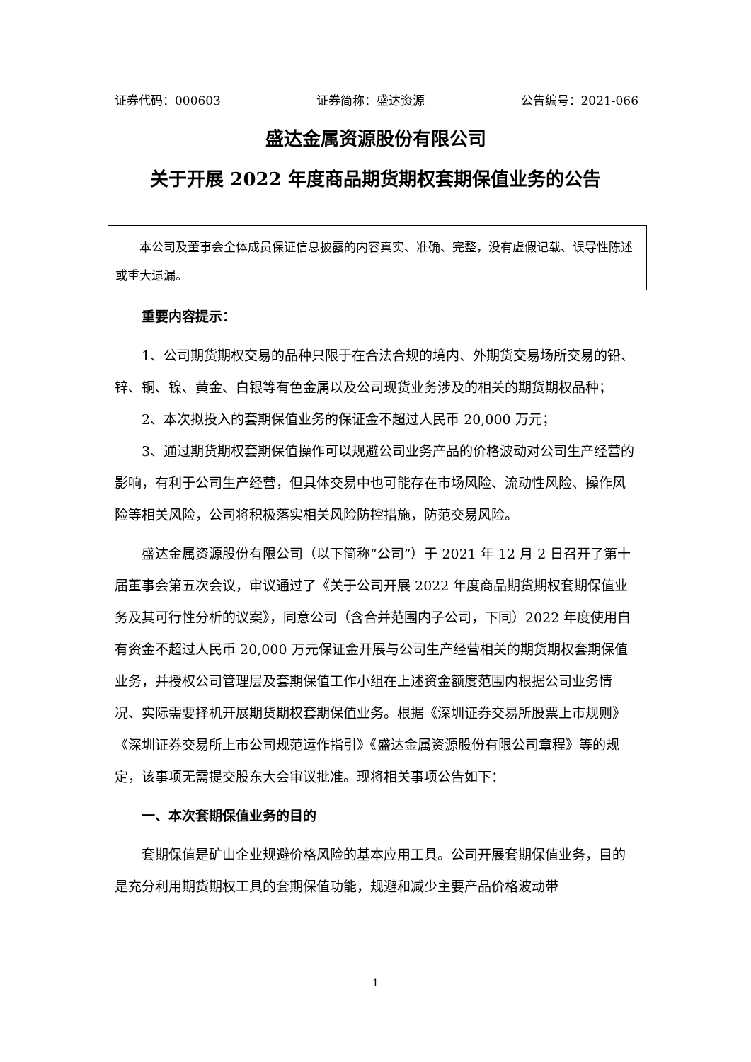证券代码：000603 证券简称：盛达资源 公告编号：2021-066
盛达金属资源股份有限公司
关于开展 2022 年度商品期货期权套期保值业务的公告
本公司及董事会全体成员保证信息披露的内容真实、准确、完整，没有虚假记载、误导性陈述或重大遗漏。
重要内容提示：
1、公司期货期权交易的品种只限于在合法合规的境内、外期货交易场所交易的铅、锌、铜、镍、黄金、白银等有色金属以及公司现货业务涉及的相关的期货期权品种；
2、本次拟投入的套期保值业务的保证金不超过人民币 20,000 万元；
3、通过期货期权套期保值操作可以规避公司业务产品的价格波动对公司生产经营的影响，有利于公司生产经营，但具体交易中也可能存在市场风险、流动性风险、操作风险等相关风险，公司将积极落实相关风险防控措施，防范交易风险。
盛达金属资源股份有限公司（以下简称“公司”）于 2021 年 12 月 2 日召开了第十届董事会第五次会议，审议通过了《关于公司开展 2022 年度商品期货期权套期保值业务及其可行性分析的议案》，同意公司（含合并范围内子公司，下同）2022 年度使用自有资金不超过人民币 20,000 万元保证金开展与公司生产经营相关的期货期权套期保值业务，并授权公司管理层及套期保值工作小组在上述资金额度范围内根据公司业务情况、实际需要择机开展期货期权套期保值业务。根据《深圳证券交易所股票上市规则》《深圳证券交易所上市公司规范运作指引》《盛达金属资源股份有限公司章程》等的规定，该事项无需提交股东大会审议批准。现将相关事项公告如下：
一、本次套期保值业务的目的
套期保值是矿山企业规避价格风险的基本应用工具。公司开展套期保值业务，目的是充分利用期货期权工具的套期保值功能，规避和减少主要产品价格波动带
1